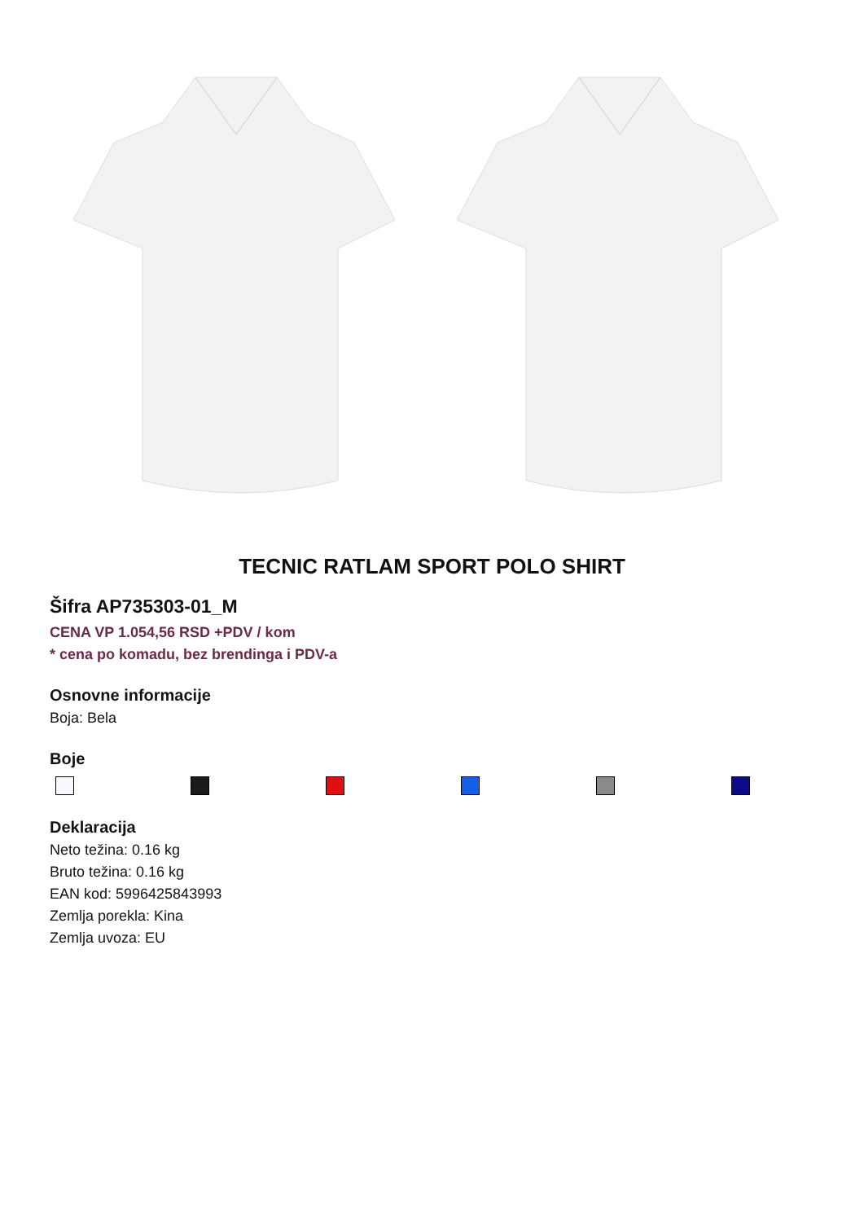TECNIC RATLAM SPORT POLO SHIRT
Šifra AP735303-01_M
CENA VP 1.054,56 RSD +PDV / kom
* cena po komadu, bez brendinga i PDV-a
Osnovne informacije
Boja: Bela
Boje
Deklaracija
Neto težina: 0.16 kg
Bruto težina: 0.16 kg
EAN kod: 5996425843993
Zemlja porekla: Kina
Zemlja uvoza: EU